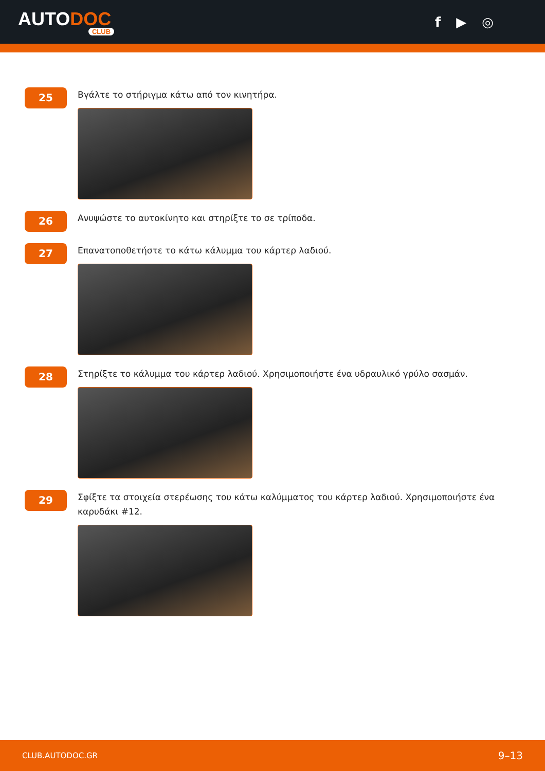AUTODOC
CLUB
f ▶ ◎
25
Βγάλτε το στήριγμα κάτω από τον κινητήρα.
26
Ανυψώστε το αυτοκίνητο και στηρίξτε το σε τρίποδα.
27
Επανατοποθετήστε το κάτω κάλυμμα του κάρτερ λαδιού.
28
Στηρίξτε το κάλυμμα του κάρτερ λαδιού. Χρησιμοποιήστε ένα υδραυλικό γρύλο σασμάν.
29
Σφίξτε τα στοιχεία στερέωσης του κάτω καλύμματος του κάρτερ λαδιού. Χρησιμοποιήστε ένα καρυδάκι #12.
CLUB.AUTODOC.GR 9–13